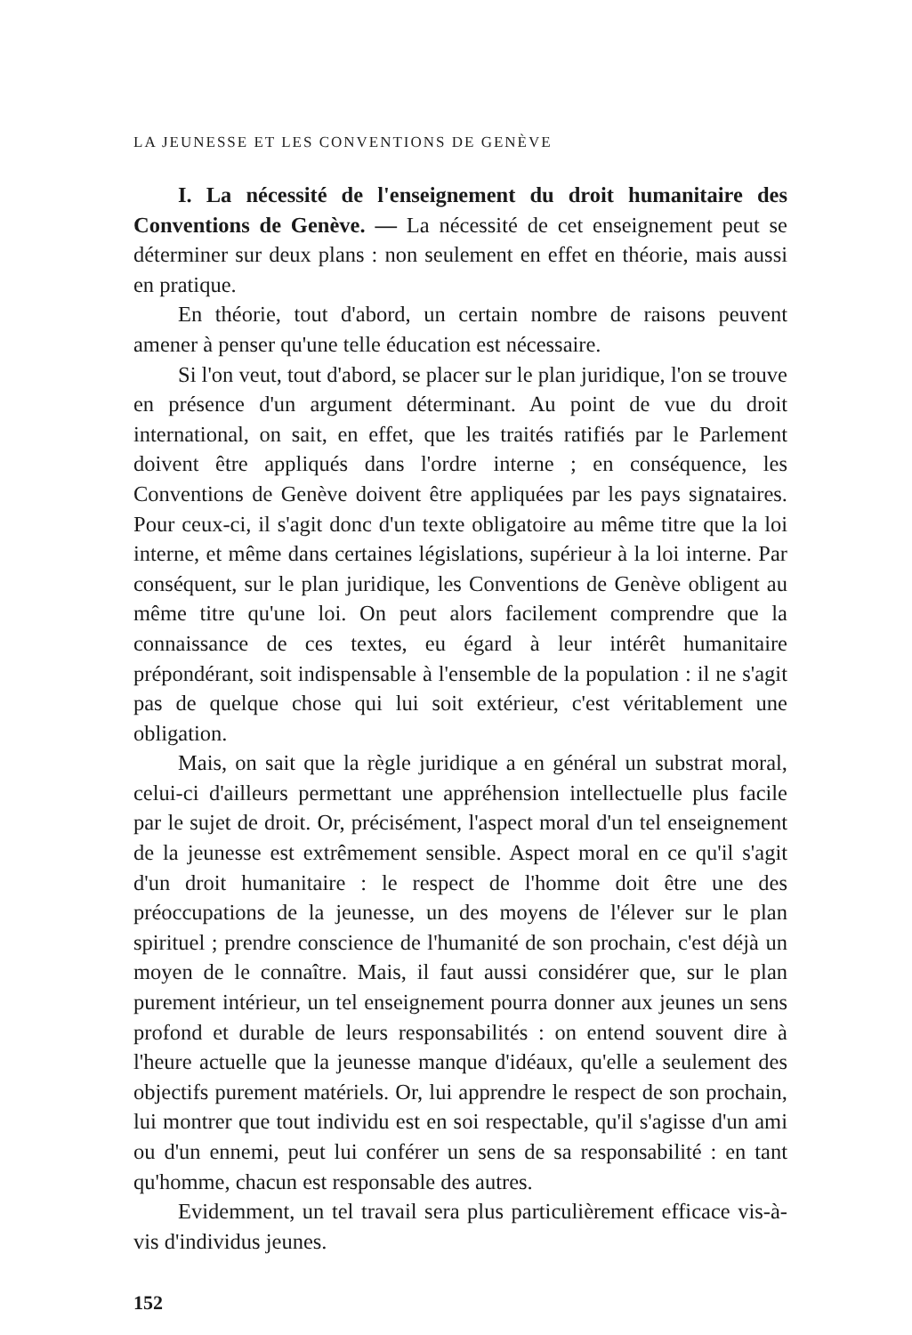LA JEUNESSE ET LES CONVENTIONS DE GENÈVE
I. La nécessité de l'enseignement du droit humanitaire des Conventions de Genève. — La nécessité de cet enseignement peut se déterminer sur deux plans : non seulement en effet en théorie, mais aussi en pratique.
En théorie, tout d'abord, un certain nombre de raisons peuvent amener à penser qu'une telle éducation est nécessaire.
Si l'on veut, tout d'abord, se placer sur le plan juridique, l'on se trouve en présence d'un argument déterminant. Au point de vue du droit international, on sait, en effet, que les traités ratifiés par le Parlement doivent être appliqués dans l'ordre interne ; en conséquence, les Conventions de Genève doivent être appliquées par les pays signataires. Pour ceux-ci, il s'agit donc d'un texte obligatoire au même titre que la loi interne, et même dans certaines législations, supérieur à la loi interne. Par conséquent, sur le plan juridique, les Conventions de Genève obligent au même titre qu'une loi. On peut alors facilement comprendre que la connaissance de ces textes, eu égard à leur intérêt humanitaire prépondérant, soit indispensable à l'ensemble de la population : il ne s'agit pas de quelque chose qui lui soit extérieur, c'est véritablement une obligation.
Mais, on sait que la règle juridique a en général un substrat moral, celui-ci d'ailleurs permettant une appréhension intellectuelle plus facile par le sujet de droit. Or, précisément, l'aspect moral d'un tel enseignement de la jeunesse est extrêmement sensible. Aspect moral en ce qu'il s'agit d'un droit humanitaire : le respect de l'homme doit être une des préoccupations de la jeunesse, un des moyens de l'élever sur le plan spirituel ; prendre conscience de l'humanité de son prochain, c'est déjà un moyen de le connaître. Mais, il faut aussi considérer que, sur le plan purement intérieur, un tel enseignement pourra donner aux jeunes un sens profond et durable de leurs responsabilités : on entend souvent dire à l'heure actuelle que la jeunesse manque d'idéaux, qu'elle a seulement des objectifs purement matériels. Or, lui apprendre le respect de son prochain, lui montrer que tout individu est en soi respectable, qu'il s'agisse d'un ami ou d'un ennemi, peut lui conférer un sens de sa responsabilité : en tant qu'homme, chacun est responsable des autres.
Evidemment, un tel travail sera plus particulièrement efficace vis-à-vis d'individus jeunes.
152